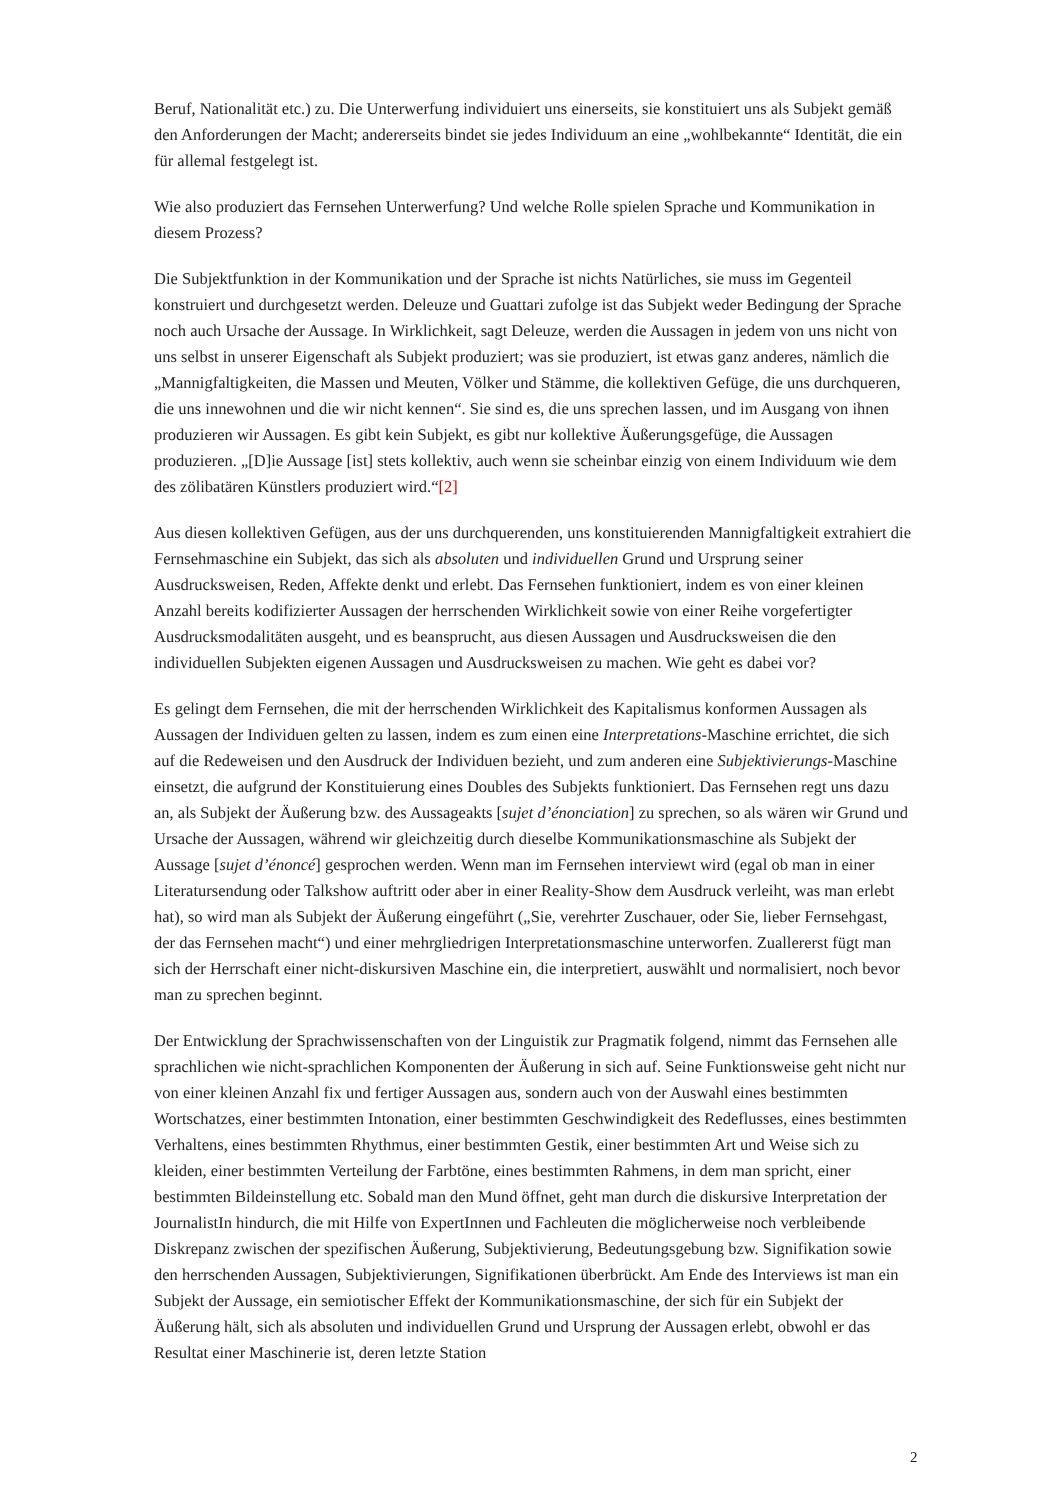Beruf, Nationalität etc.) zu. Die Unterwerfung individuiert uns einerseits, sie konstituiert uns als Subjekt gemäß den Anforderungen der Macht; andererseits bindet sie jedes Individuum an eine „wohlbekannte“ Identität, die ein für allemal festgelegt ist.
Wie also produziert das Fernsehen Unterwerfung? Und welche Rolle spielen Sprache und Kommunikation in diesem Prozess?
Die Subjektfunktion in der Kommunikation und der Sprache ist nichts Natürliches, sie muss im Gegenteil konstruiert und durchgesetzt werden. Deleuze und Guattari zufolge ist das Subjekt weder Bedingung der Sprache noch auch Ursache der Aussage. In Wirklichkeit, sagt Deleuze, werden die Aussagen in jedem von uns nicht von uns selbst in unserer Eigenschaft als Subjekt produziert; was sie produziert, ist etwas ganz anderes, nämlich die „Mannigfaltigkeiten, die Massen und Meuten, Völker und Stämme, die kollektiven Gefüge, die uns durchqueren, die uns innewohnen und die wir nicht kennen“. Sie sind es, die uns sprechen lassen, und im Ausgang von ihnen produzieren wir Aussagen. Es gibt kein Subjekt, es gibt nur kollektive Äußerungsgefüge, die Aussagen produzieren. „[D]ie Aussage [ist] stets kollektiv, auch wenn sie scheinbar einzig von einem Individuum wie dem des zölibatären Künstlers produziert wird.“[2]
Aus diesen kollektiven Gefügen, aus der uns durchquerenden, uns konstituierenden Mannigfaltigkeit extrahiert die Fernsehmaschine ein Subjekt, das sich als absoluten und individuellen Grund und Ursprung seiner Ausdrucksweisen, Reden, Affekte denkt und erlebt. Das Fernsehen funktioniert, indem es von einer kleinen Anzahl bereits kodifizierter Aussagen der herrschenden Wirklichkeit sowie von einer Reihe vorgefertigter Ausdrucksmodalitäten ausgeht, und es beansprucht, aus diesen Aussagen und Ausdrucksweisen die den individuellen Subjekten eigenen Aussagen und Ausdrucksweisen zu machen. Wie geht es dabei vor?
Es gelingt dem Fernsehen, die mit der herrschenden Wirklichkeit des Kapitalismus konformen Aussagen als Aussagen der Individuen gelten zu lassen, indem es zum einen eine Interpretations-Maschine errichtet, die sich auf die Redeweisen und den Ausdruck der Individuen bezieht, und zum anderen eine Subjektivierungs-Maschine einsetzt, die aufgrund der Konstituierung eines Doubles des Subjekts funktioniert. Das Fernsehen regt uns dazu an, als Subjekt der Äußerung bzw. des Aussageakts [sujet d’énonciation] zu sprechen, so als wären wir Grund und Ursache der Aussagen, während wir gleichzeitig durch dieselbe Kommunikationsmaschine als Subjekt der Aussage [sujet d’énoncé] gesprochen werden. Wenn man im Fernsehen interviewt wird (egal ob man in einer Literatursendung oder Talkshow auftritt oder aber in einer Reality-Show dem Ausdruck verleiht, was man erlebt hat), so wird man als Subjekt der Äußerung eingeführt („Sie, verehrter Zuschauer, oder Sie, lieber Fernsehgast, der das Fernsehen macht“) und einer mehrgliedrigen Interpretationsmaschine unterworfen. Zuallererst fügt man sich der Herrschaft einer nicht-diskursiven Maschine ein, die interpretiert, auswählt und normalisiert, noch bevor man zu sprechen beginnt.
Der Entwicklung der Sprachwissenschaften von der Linguistik zur Pragmatik folgend, nimmt das Fernsehen alle sprachlichen wie nicht-sprachlichen Komponenten der Äußerung in sich auf. Seine Funktionsweise geht nicht nur von einer kleinen Anzahl fix und fertiger Aussagen aus, sondern auch von der Auswahl eines bestimmten Wortschatzes, einer bestimmten Intonation, einer bestimmten Geschwindigkeit des Redeflusses, eines bestimmten Verhaltens, eines bestimmten Rhythmus, einer bestimmten Gestik, einer bestimmten Art und Weise sich zu kleiden, einer bestimmten Verteilung der Farbtöne, eines bestimmten Rahmens, in dem man spricht, einer bestimmten Bildeinstellung etc. Sobald man den Mund öffnet, geht man durch die diskursive Interpretation der JournalistIn hindurch, die mit Hilfe von ExpertInnen und Fachleuten die möglicherweise noch verbleibende Diskrepanz zwischen der spezifischen Äußerung, Subjektivierung, Bedeutungsgebung bzw. Signifikation sowie den herrschenden Aussagen, Subjektivierungen, Signifikationen überbrückt. Am Ende des Interviews ist man ein Subjekt der Aussage, ein semiotischer Effekt der Kommunikationsmaschine, der sich für ein Subjekt der Äußerung hält, sich als absoluten und individuellen Grund und Ursprung der Aussagen erlebt, obwohl er das Resultat einer Maschinerie ist, deren letzte Station
2